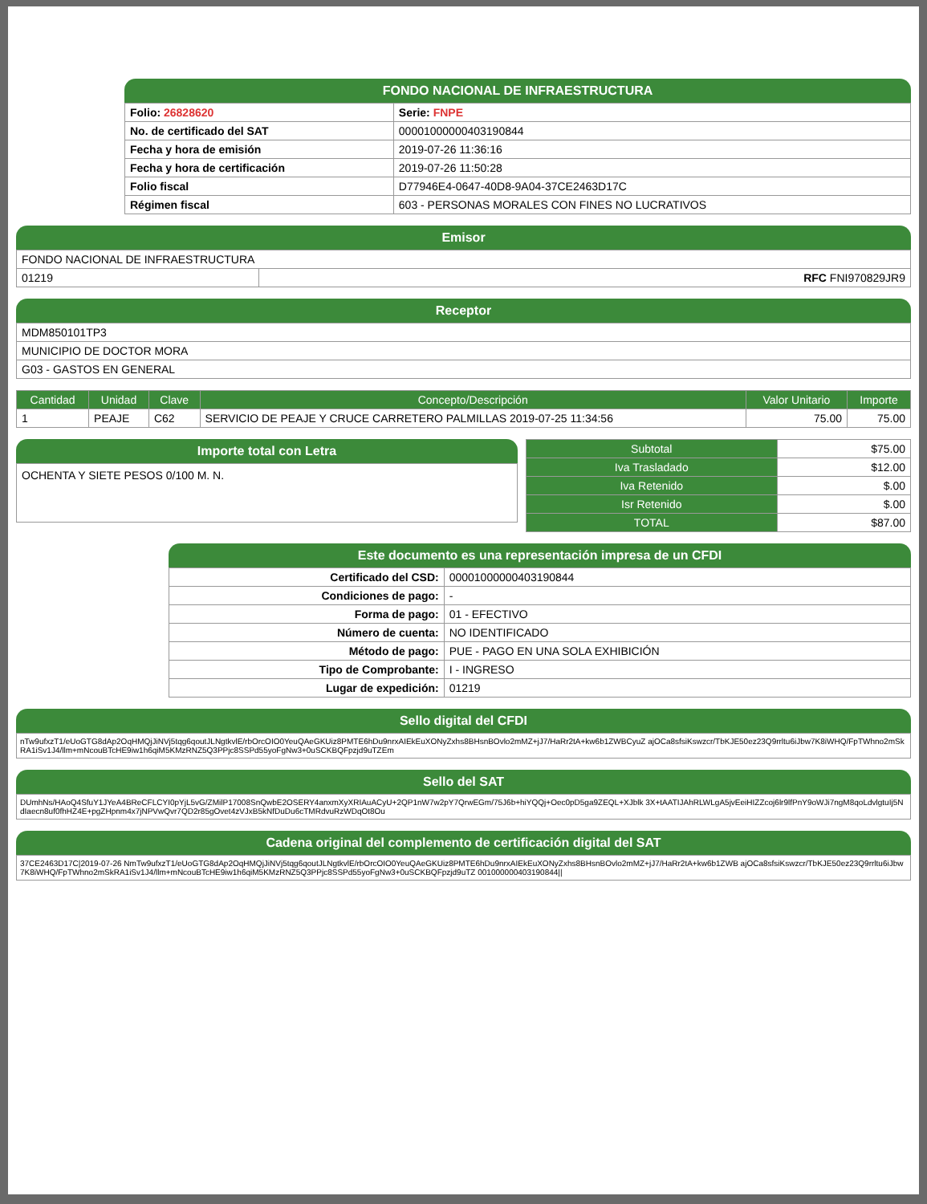FONDO NACIONAL DE INFRAESTRUCTURA
| Folio: 26828620 | Serie: FNPE |
| No. de certificado del SAT | 00001000000403190844 |
| Fecha y hora de emisión | 2019-07-26 11:36:16 |
| Fecha y hora de certificación | 2019-07-26 11:50:28 |
| Folio fiscal | D77946E4-0647-40D8-9A04-37CE2463D17C |
| Régimen fiscal | 603 - PERSONAS MORALES CON FINES NO LUCRATIVOS |
Emisor
| FONDO NACIONAL DE INFRAESTRUCTURA | |
| 01219 | RFC FNI970829JR9 |
Receptor
| MDM850101TP3 |
| MUNICIPIO DE DOCTOR MORA |
| G03 - GASTOS EN GENERAL |
| Cantidad | Unidad | Clave | Concepto/Descripción | Valor Unitario | Importe |
| --- | --- | --- | --- | --- | --- |
| 1 | PEAJE | C62 | SERVICIO DE PEAJE Y CRUCE CARRETERO PALMILLAS 2019-07-25 11:34:56 | 75.00 | 75.00 |
Importe total con Letra
OCHENTA Y SIETE PESOS 0/100 M. N.
| Subtotal | $75.00 |
| Iva Trasladado | $12.00 |
| Iva Retenido | $.00 |
| Isr Retenido | $.00 |
| TOTAL | $87.00 |
Este documento es una representación impresa de un CFDI
| Certificado del CSD: | 00001000000403190844 |
| Condiciones de pago: | - |
| Forma de pago: | 01 - EFECTIVO |
| Número de cuenta: | NO IDENTIFICADO |
| Método de pago: | PUE - PAGO EN UNA SOLA EXHIBICIÓN |
| Tipo de Comprobante: | I - INGRESO |
| Lugar de expedición: | 01219 |
Sello digital del CFDI
nTw9ufxzT1/eUoGTG8dAp2OqHMQjJiNVj5tqg6qoutJLNgtkvlE/rbOrcOIO0YeuQAeGKUiz8PMTE6hDu9nrxAIEkEuXONyZxhs8BHsnBOvlo2mMZ+jJ7/HaRr2tA+kw6b1ZWBCyuZ ajOCa8sfsiKswzcr/TbKJE50ez23Q9rrltu6iJbw7K8iWHQ/FpTWhno2mSkRA1iSv1J4/llm+mNcouBTcHE9iw1h6qiM5KMzRNZ5Q3PPjc8SSPd55yoFgNw3+0uSCKBQFpzjd9uTZEm
Sello del SAT
DUmhNs/HAoQ4SfuY1JYeA4BReCFLCYI0pYjL5vG/ZMilP17008SnQwbE2OSERY4anxmXyXRIAuACyU+2QP1nW7w2pY7QrwEGm/75J6b+hiYQQj+Oec0pD5ga9ZEQL+XJblk 3X+tAATIJAhRLWLgA5jvEeiHIZZcoj6lr9lfPnY9oWJi7ngM8qoLdvlgtuIj5NdIaecn8uf0fhHZ4E+pgZHpnm4x7jNPVwQvr7QD2r85gOvet4zVJxB5kNfDuDu6cTMRdvuRzWDqOt8Ou
Cadena original del complemento de certificación digital del SAT
37CE2463D17C|2019-07-26 NmTw9ufxzT1/eUoGTG8dAp2OqHMQjJiNVj5tqg6qoutJLNgtkvlE/rbOrcOIO0YeuQAeGKUiz8PMTE6hDu9nrxAIEkEuXONyZxhs8BHsnBOvlo2mMZ+jJ7/HaRr2tA+kw6b1ZWB ajOCa8sfsiKswzcr/TbKJE50ez23Q9rrltu6iJbw7K8iWHQ/FpTWhno2mSkRA1iSv1J4/llm+mNcouBTcHE9iw1h6qiM5KMzRNZ5Q3PPjc8SSPd55yoFgNw3+0uSCKBQFpzjd9uTZ 001000000403190844||